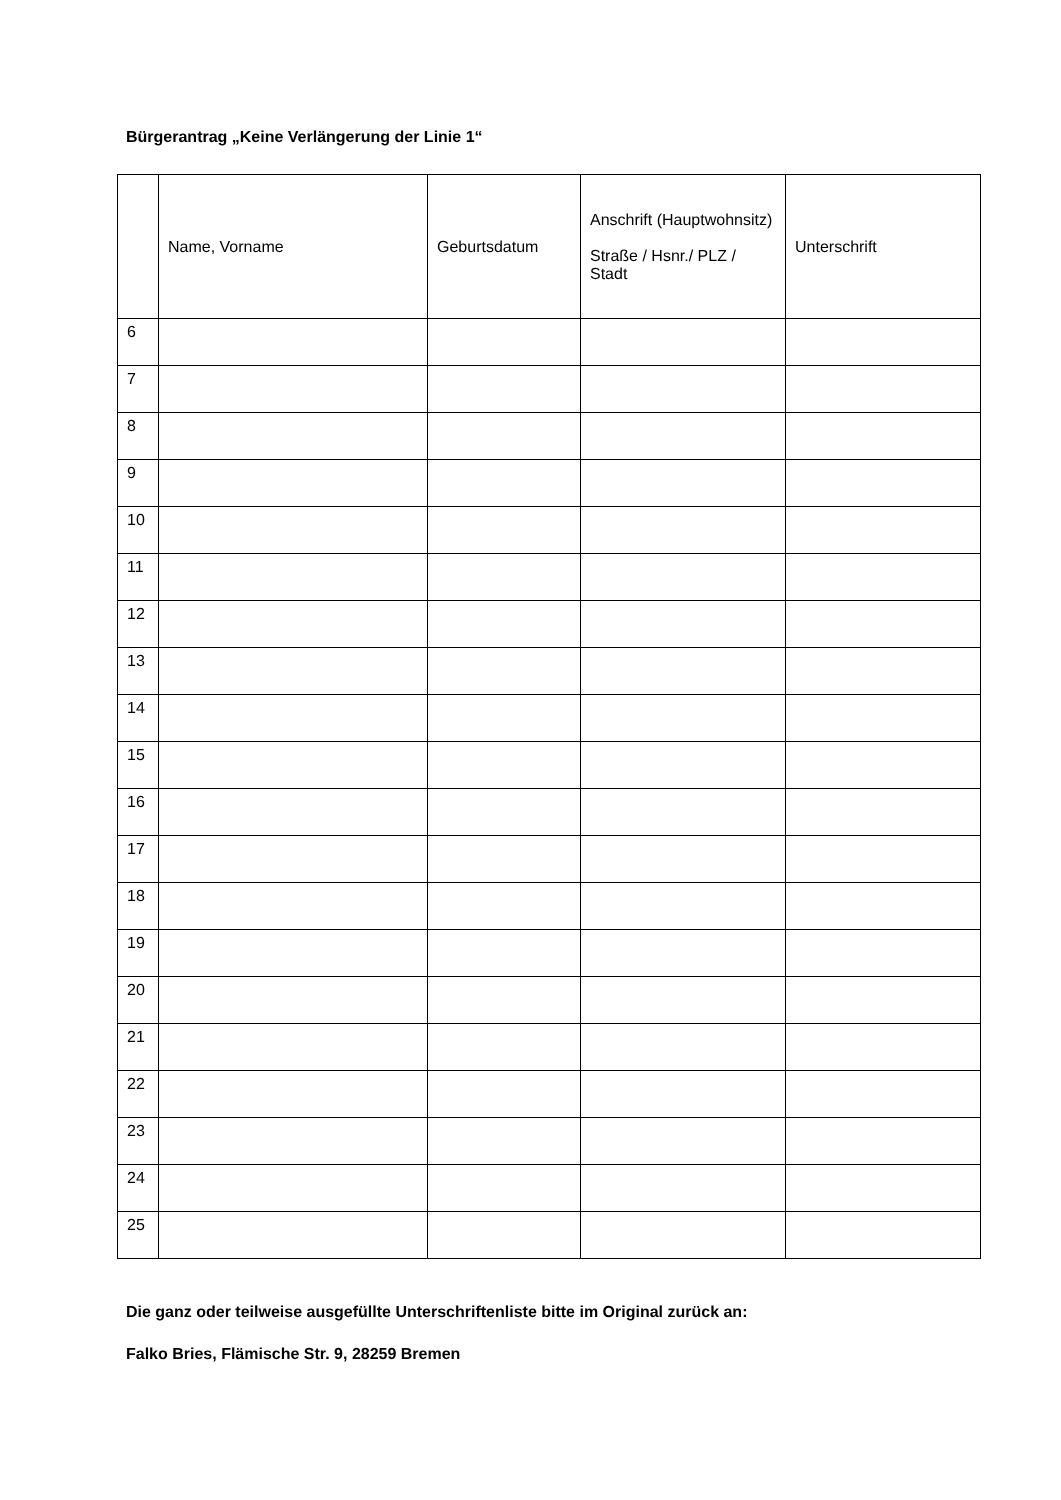Bürgerantrag „Keine Verlängerung der Linie 1“
| | Name, Vorname | Geburtsdatum | Anschrift (Hauptwohnsitz) Straße / Hsnr./ PLZ / Stadt | Unterschrift |
| --- | --- | --- | --- | --- |
| 6 | | | | |
| 7 | | | | |
| 8 | | | | |
| 9 | | | | |
| 10 | | | | |
| 11 | | | | |
| 12 | | | | |
| 13 | | | | |
| 14 | | | | |
| 15 | | | | |
| 16 | | | | |
| 17 | | | | |
| 18 | | | | |
| 19 | | | | |
| 20 | | | | |
| 21 | | | | |
| 22 | | | | |
| 23 | | | | |
| 24 | | | | |
| 25 | | | | |
Die ganz oder teilweise ausgefüllte Unterschriftenliste bitte im Original zurück an:
Falko Bries, Flämische Str. 9, 28259 Bremen